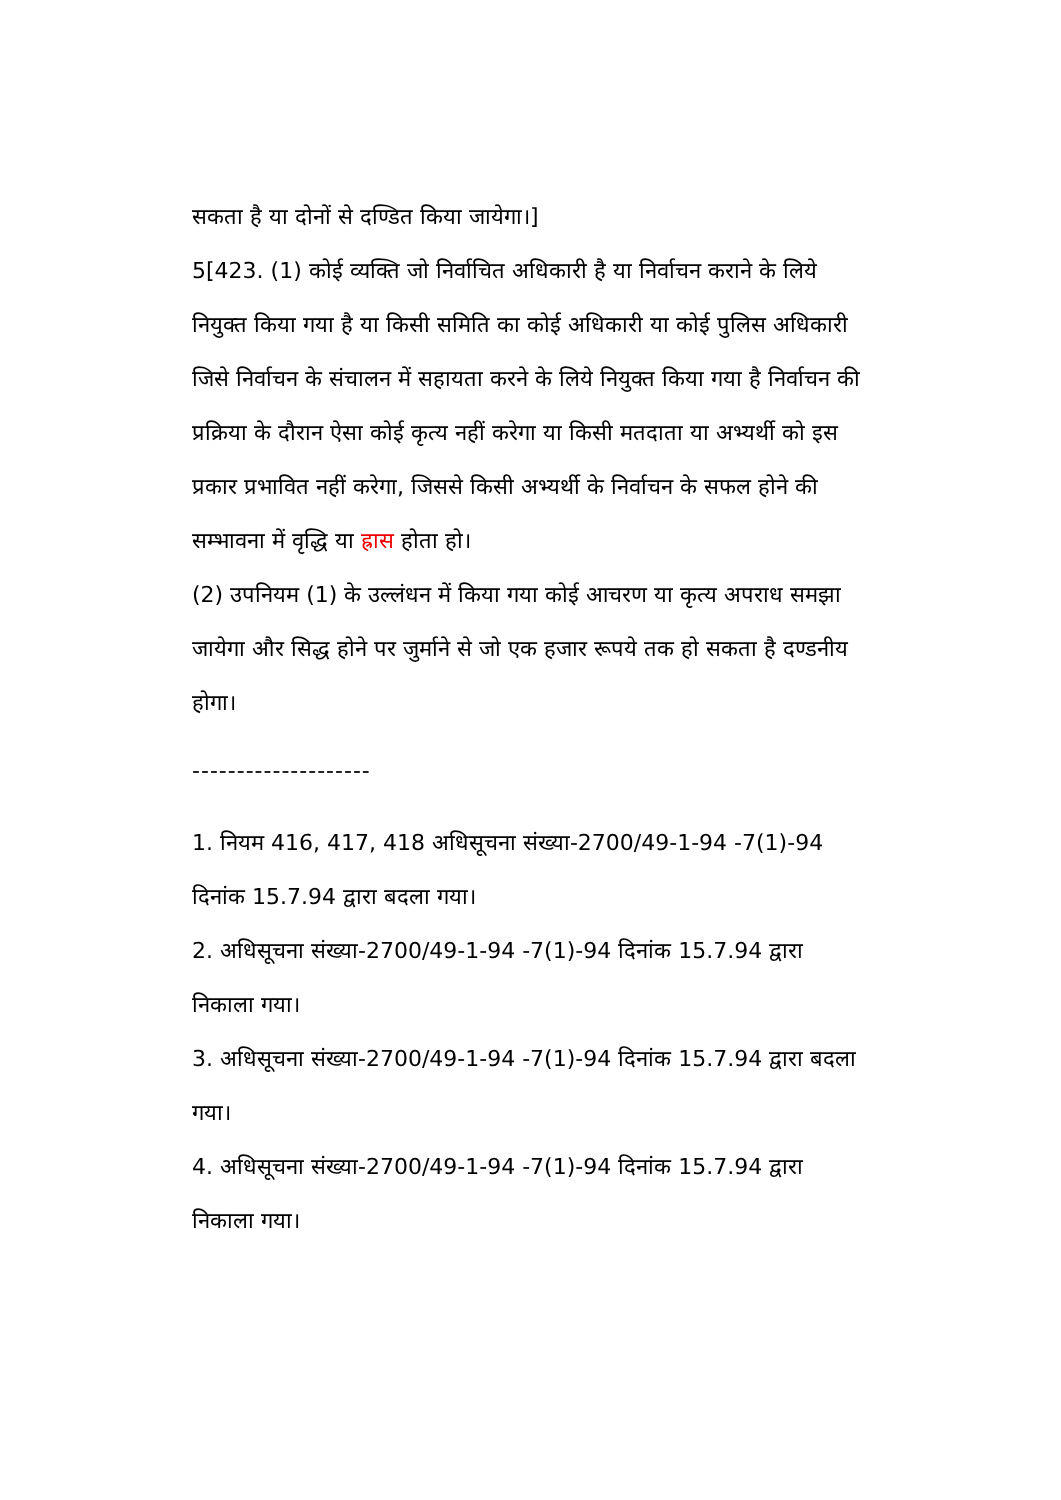सकता है या दोनों से दण्डित किया जायेगा।]
5[423. (1) कोई व्यक्ति जो निर्वाचित अधिकारी है या निर्वाचन कराने के लिये नियुक्त किया गया है या किसी समिति का कोई अधिकारी या कोई पुलिस अधिकारी जिसे निर्वाचन के संचालन में सहायता करने के लिये नियुक्त किया गया है निर्वाचन की प्रक्रिया के दौरान ऐसा कोई कृत्य नहीं करेगा या किसी मतदाता या अभ्यर्थी को इस प्रकार प्रभावित नहीं करेगा, जिससे किसी अभ्यर्थी के निर्वाचन के सफल होने की सम्भावना में वृद्धि या ह्रास होता हो।
(2) उपनियम (1) के उल्लंधन में किया गया कोई आचरण या कृत्य अपराध समझा जायेगा और सिद्ध होने पर जुर्माने से जो एक हजार रूपये तक हो सकता है दण्डनीय होगा।
--------------------
1. नियम 416, 417, 418 अधिसूचना संख्या-2700/49-1-94 -7(1)-94 दिनांक 15.7.94 द्वारा बदला गया।
2. अधिसूचना संख्या-2700/49-1-94 -7(1)-94 दिनांक 15.7.94 द्वारा निकाला गया।
3. अधिसूचना संख्या-2700/49-1-94 -7(1)-94 दिनांक 15.7.94 द्वारा बदला गया।
4. अधिसूचना संख्या-2700/49-1-94 -7(1)-94 दिनांक 15.7.94 द्वारा निकाला गया।